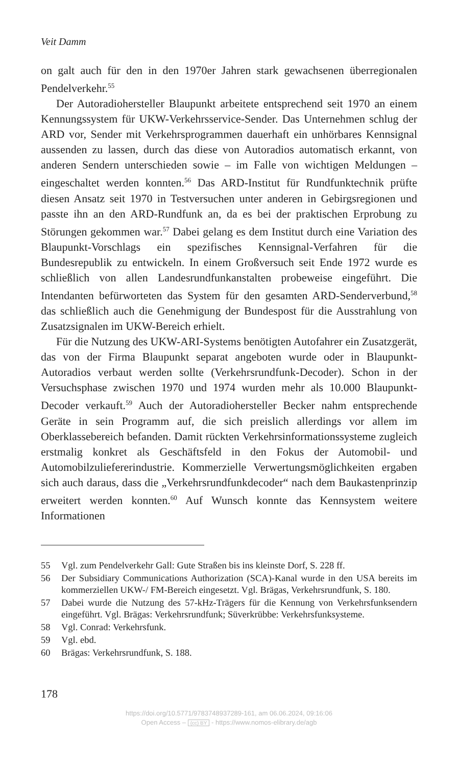Veit Damm
on galt auch für den in den 1970er Jahren stark gewachsenen überregionalen Pendelverkehr.<sup>55</sup>
Der Autoradiohersteller Blaupunkt arbeitete entsprechend seit 1970 an einem Kennungssystem für UKW-Verkehrsservice-Sender. Das Unternehmen schlug der ARD vor, Sender mit Verkehrsprogrammen dauerhaft ein unhörbares Kennsignal aussenden zu lassen, durch das diese von Autoradios automatisch erkannt, von anderen Sendern unterschieden sowie – im Falle von wichtigen Meldungen – eingeschaltet werden konnten.<sup>56</sup> Das ARD-Institut für Rundfunktechnik prüfte diesen Ansatz seit 1970 in Testversuchen unter anderen in Gebirgsregionen und passte ihn an den ARD-Rundfunk an, da es bei der praktischen Erprobung zu Störungen gekommen war.<sup>57</sup> Dabei gelang es dem Institut durch eine Variation des Blaupunkt-Vorschlags ein spezifisches Kennsignal-Verfahren für die Bundesrepublik zu entwickeln. In einem Großversuch seit Ende 1972 wurde es schließlich von allen Landesrundfunkanstalten probeweise eingeführt. Die Intendanten befürworteten das System für den gesamten ARD-Senderverbund,<sup>58</sup> das schließlich auch die Genehmigung der Bundespost für die Ausstrahlung von Zusatzsignalen im UKW-Bereich erhielt.
Für die Nutzung des UKW-ARI-Systems benötigten Autofahrer ein Zusatzgerät, das von der Firma Blaupunkt separat angeboten wurde oder in Blaupunkt-Autoradios verbaut werden sollte (Verkehrsrundfunk-Decoder). Schon in der Versuchsphase zwischen 1970 und 1974 wurden mehr als 10.000 Blaupunkt-Decoder verkauft.<sup>59</sup> Auch der Autoradiohersteller Becker nahm entsprechende Geräte in sein Programm auf, die sich preislich allerdings vor allem im Oberklassebereich befanden. Damit rückten Verkehrsinformationssysteme zugleich erstmalig konkret als Geschäftsfeld in den Fokus der Automobil- und Automobilzuliefererindustrie. Kommerzielle Verwertungsmöglichkeiten ergaben sich auch daraus, dass die „Verkehrsrundfunkdecoder“ nach dem Baukastenprinzip erweitert werden konnten.<sup>60</sup> Auf Wunsch konnte das Kennsystem weitere Informationen
55 Vgl. zum Pendelverkehr Gall: Gute Straßen bis ins kleinste Dorf, S. 228 ff.
56 Der Subsidiary Communications Authorization (SCA)-Kanal wurde in den USA bereits im kommerziellen UKW-/ FM-Bereich eingesetzt. Vgl. Brägas, Verkehrsrundfunk, S. 180.
57 Dabei wurde die Nutzung des 57-kHz-Trägers für die Kennung von Verkehrsfunksendern eingeführt. Vgl. Brägas: Verkehrsrundfunk; Süverkrübbe: Verkehrsfunksysteme.
58 Vgl. Conrad: Verkehrsfunk.
59 Vgl. ebd.
60 Brägas: Verkehrsrundfunk, S. 188.
178
https://doi.org/10.5771/9783748937289-161, am 06.06.2024, 09:16:06
Open Access – (cc) BY - https://www.nomos-elibrary.de/agb